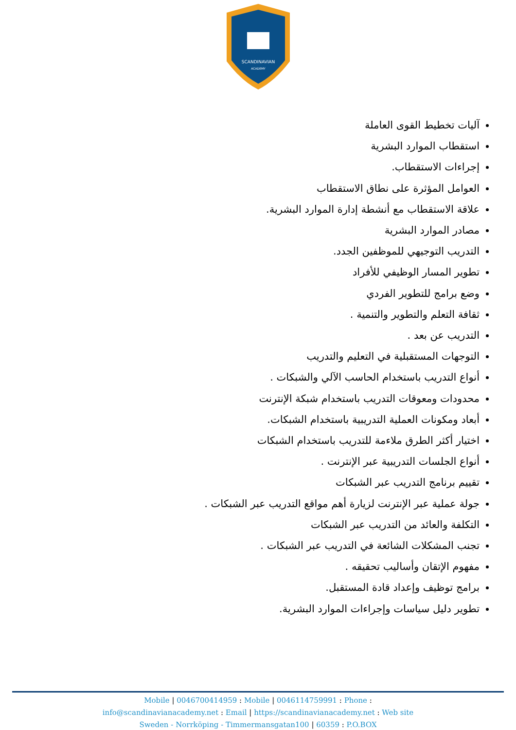SCANDINAVIAN
ACADEMY
آليات تخطيط القوى العاملة
استقطاب الموارد البشرية
إجراءات الاستقطاب.
العوامل المؤثرة على نطاق الاستقطاب
علاقة الاستقطاب مع أنشطة إدارة الموارد البشرية.
مصادر الموارد البشرية
التدريب التوجيهي للموظفين الجدد.
تطوير المسار الوظيفي للأفراد
وضع برامج للتطوير الفردي
ثقافة التعلم والتطوير والتنمية .
التدريب عن بعد .
التوجهات المستقبلية في التعليم والتدريب
أنواع التدريب باستخدام الحاسب الآلي والشبكات .
محدودات ومعوقات التدريب باستخدام شبكة الإنترنت
أبعاد ومكونات العملية التدريبية باستخدام الشبكات.
اختيار أكثر الطرق ملاءمة للتدريب باستخدام الشبكات
أنواع الجلسات التدريبية عبر الإنترنت .
تقييم برنامج التدريب عبر الشبكات
جولة عملية عبر الإنترنت لزيارة أهم مواقع التدريب عبر الشبكات .
التكلفة والعائد من التدريب عبر الشبكات
تجنب المشكلات الشائعة في التدريب عبر الشبكات .
مفهوم الإتقان وأساليب تحقيقه .
برامج توظيف وإعداد قادة المستقبل.
تطوير دليل سياسات وإجراءات الموارد البشرية.
Mobile | 0046700414959 : Mobile | 0046114759991 : Phone :
info@scandinavianacademy.net : Email | https://scandinavianacademy.net : Web site
Sweden - Norrköping - Timmermansgatan100 | 60359 : P.O.BOX